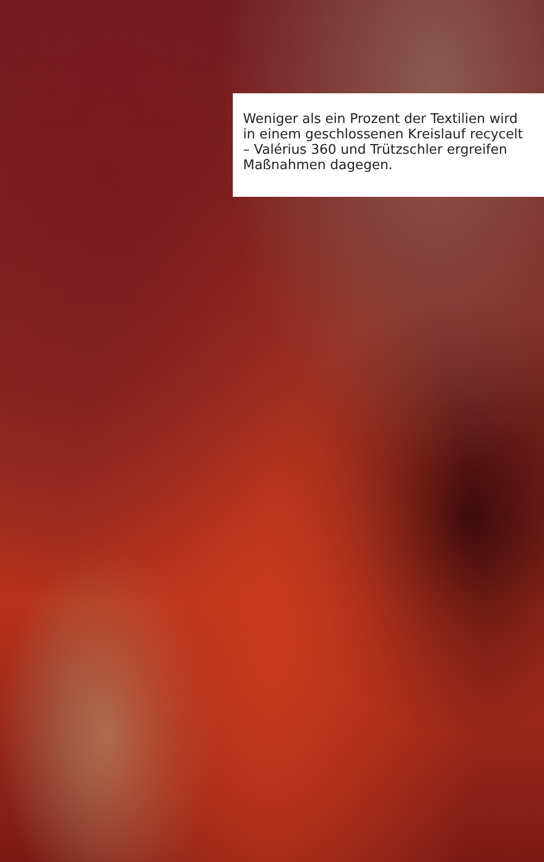Weniger als ein Prozent der Textilien wird in einem geschlossenen Kreislauf recycelt – Valérius 360 und Trützschler ergreifen Maßnahmen dagegen.